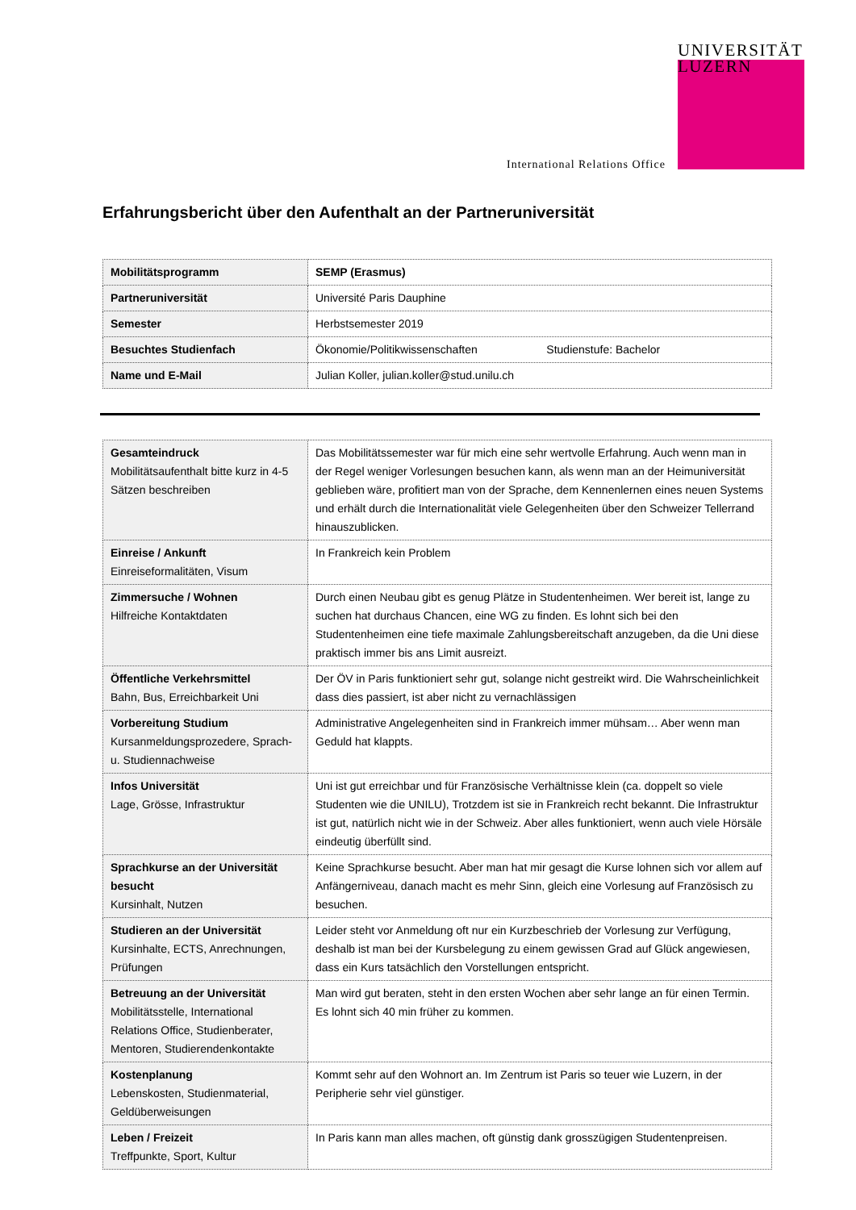UNIVERSITÄT
LUZERN
International Relations Office
Erfahrungsbericht über den Aufenthalt an der Partneruniversität
| Mobilitätsprogramm | SEMP (Erasmus) |
| Partneruniversität | Université Paris Dauphine |
| Semester | Herbstsemester 2019 |
| Besuchtes Studienfach | Ökonomie/Politikwissenschaften Studienstufe: Bachelor |
| Name und E-Mail | Julian Koller, julian.koller@stud.unilu.ch |
| Gesamteindruck Mobilitätsaufenthalt bitte kurz in 4-5 Sätzen beschreiben | Das Mobilitätssemester war für mich eine sehr wertvolle Erfahrung. Auch wenn man in der Regel weniger Vorlesungen besuchen kann, als wenn man an der Heimuniversität geblieben wäre, profitiert man von der Sprache, dem Kennenlernen eines neuen Systems und erhält durch die Internationalität viele Gelegenheiten über den Schweizer Tellerrand hinauszublicken. |
| Einreise / Ankunft Einreiseformalitäten, Visum | In Frankreich kein Problem |
| Zimmersuche / Wohnen Hilfreiche Kontaktdaten | Durch einen Neubau gibt es genug Plätze in Studentenheimen. Wer bereit ist, lange zu suchen hat durchaus Chancen, eine WG zu finden. Es lohnt sich bei den Studentenheimen eine tiefe maximale Zahlungsbereitschaft anzugeben, da die Uni diese praktisch immer bis ans Limit ausreizt. |
| Öffentliche Verkehrsmittel Bahn, Bus, Erreichbarkeit Uni | Der ÖV in Paris funktioniert sehr gut, solange nicht gestreikt wird. Die Wahrscheinlichkeit dass dies passiert, ist aber nicht zu vernachlässigen |
| Vorbereitung Studium Kursanmeldungsprozedere, Sprach- u. Studiennachweise | Administrative Angelegenheiten sind in Frankreich immer mühsam… Aber wenn man Geduld hat klappts. |
| Infos Universität Lage, Grösse, Infrastruktur | Uni ist gut erreichbar und für Französische Verhältnisse klein (ca. doppelt so viele Studenten wie die UNILU), Trotzdem ist sie in Frankreich recht bekannt. Die Infrastruktur ist gut, natürlich nicht wie in der Schweiz. Aber alles funktioniert, wenn auch viele Hörsäle eindeutig überfüllt sind. |
| Sprachkurse an der Universität besucht Kursinhalt, Nutzen | Keine Sprachkurse besucht. Aber man hat mir gesagt die Kurse lohnen sich vor allem auf Anfängerniveau, danach macht es mehr Sinn, gleich eine Vorlesung auf Französisch zu besuchen. |
| Studieren an der Universität Kursinhalte, ECTS, Anrechnungen, Prüfungen | Leider steht vor Anmeldung oft nur ein Kurzbeschrieb der Vorlesung zur Verfügung, deshalb ist man bei der Kursbelegung zu einem gewissen Grad auf Glück angewiesen, dass ein Kurs tatsächlich den Vorstellungen entspricht. |
| Betreuung an der Universität Mobilitätsstelle, International Relations Office, Studienberater, Mentoren, Studierendenkontakte | Man wird gut beraten, steht in den ersten Wochen aber sehr lange an für einen Termin. Es lohnt sich 40 min früher zu kommen. |
| Kostenplanung Lebenskosten, Studienmaterial, Geldüberweisungen | Kommt sehr auf den Wohnort an. Im Zentrum ist Paris so teuer wie Luzern, in der Peripherie sehr viel günstiger. |
| Leben / Freizeit Treffpunkte, Sport, Kultur | In Paris kann man alles machen, oft günstig dank grosszügigen Studentenpreisen. |